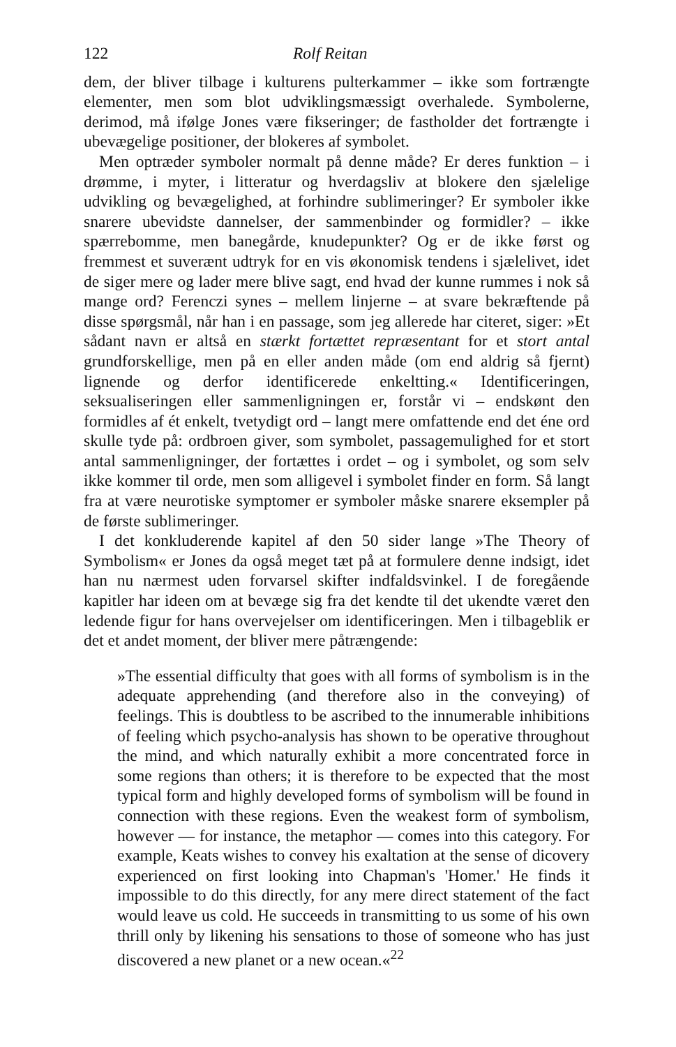122 Rolf Reitan
dem, der bliver tilbage i kulturens pulterkammer – ikke som fortrængte elementer, men som blot udviklingsmæssigt overhalede. Symbolerne, derimod, må ifølge Jones være fikseringer; de fastholder det fortrængte i ubevægelige positioner, der blokeres af symbolet.
Men optræder symboler normalt på denne måde? Er deres funktion – i drømme, i myter, i litteratur og hverdagsliv at blokere den sjælelige udvikling og bevægelighed, at forhindre sublimeringer? Er symboler ikke snarere ubevidste dannelser, der sammenbinder og formidler? – ikke spærrebomme, men banegårde, knudepunkter? Og er de ikke først og fremmest et suverænt udtryk for en vis økonomisk tendens i sjælelivet, idet de siger mere og lader mere blive sagt, end hvad der kunne rummes i nok så mange ord? Ferenczi synes – mellem linjerne – at svare bekræftende på disse spørgsmål, når han i en passage, som jeg allerede har citeret, siger: »Et sådant navn er altså en stærkt fortættet repræsentant for et stort antal grundforskellige, men på en eller anden måde (om end aldrig så fjernt) lignende og derfor identificerede enkeltting.« Identificeringen, seksualiseringen eller sammenligningen er, forstår vi – endskønt den formidles af ét enkelt, tvetydigt ord – langt mere omfattende end det éne ord skulle tyde på: ordbroen giver, som symbolet, passagemulighed for et stort antal sammenligninger, der fortættes i ordet – og i symbolet, og som selv ikke kommer til orde, men som alligevel i symbolet finder en form. Så langt fra at være neurotiske symptomer er symboler måske snarere eksempler på de første sublimeringer.
I det konkluderende kapitel af den 50 sider lange »The Theory of Symbolism« er Jones da også meget tæt på at formulere denne indsigt, idet han nu nærmest uden forvarsel skifter indfaldsvinkel. I de foregående kapitler har ideen om at bevæge sig fra det kendte til det ukendte været den ledende figur for hans overvejelser om identificeringen. Men i tilbageblik er det et andet moment, der bliver mere påtrængende:
»The essential difficulty that goes with all forms of symbolism is in the adequate apprehending (and therefore also in the conveying) of feelings. This is doubtless to be ascribed to the innumerable inhibitions of feeling which psycho-analysis has shown to be operative throughout the mind, and which naturally exhibit a more concentrated force in some regions than others; it is therefore to be expected that the most typical form and highly developed forms of symbolism will be found in connection with these regions. Even the weakest form of symbolism, however — for instance, the metaphor — comes into this category. For example, Keats wishes to convey his exaltation at the sense of dicovery experienced on first looking into Chapman's 'Homer.' He finds it impossible to do this directly, for any mere direct statement of the fact would leave us cold. He succeeds in transmitting to us some of his own thrill only by likening his sensations to those of someone who has just discovered a new planet or a new ocean.«<sup>22</sup>